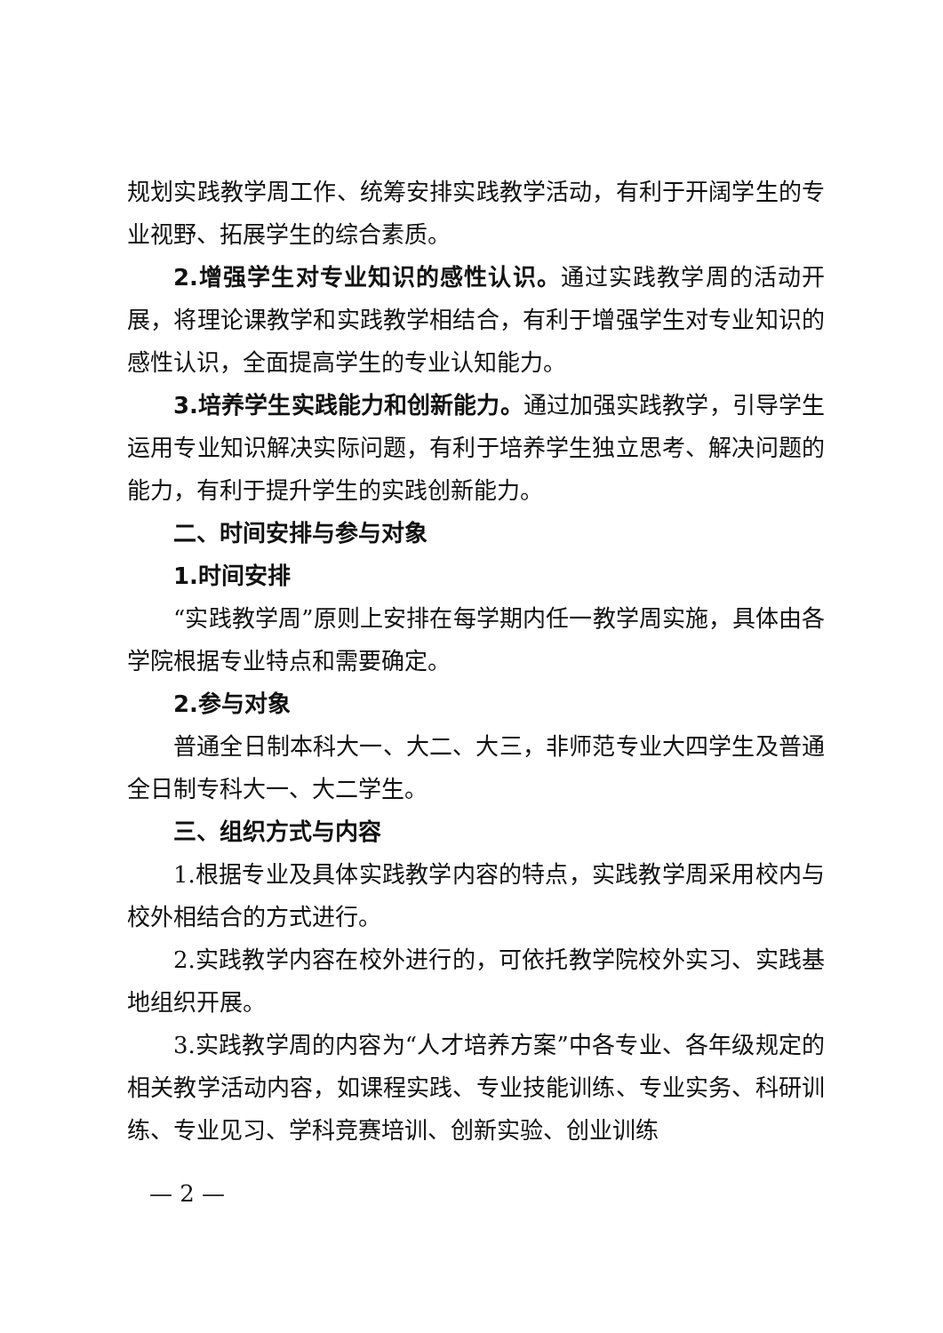规划实践教学周工作、统筹安排实践教学活动，有利于开阔学生的专业视野、拓展学生的综合素质。
2.增强学生对专业知识的感性认识。通过实践教学周的活动开展，将理论课教学和实践教学相结合，有利于增强学生对专业知识的感性认识，全面提高学生的专业认知能力。
3.培养学生实践能力和创新能力。通过加强实践教学，引导学生运用专业知识解决实际问题，有利于培养学生独立思考、解决问题的能力，有利于提升学生的实践创新能力。
二、时间安排与参与对象
1.时间安排
“实践教学周”原则上安排在每学期内任一教学周实施，具体由各学院根据专业特点和需要确定。
2.参与对象
普通全日制本科大一、大二、大三，非师范专业大四学生及普通全日制专科大一、大二学生。
三、组织方式与内容
1.根据专业及具体实践教学内容的特点，实践教学周采用校内与校外相结合的方式进行。
2.实践教学内容在校外进行的，可依托教学院校外实习、实践基地组织开展。
3.实践教学周的内容为“人才培养方案”中各专业、各年级规定的相关教学活动内容，如课程实践、专业技能训练、专业实务、科研训练、专业见习、学科竞赛培训、创新实验、创业训练
— 2 —